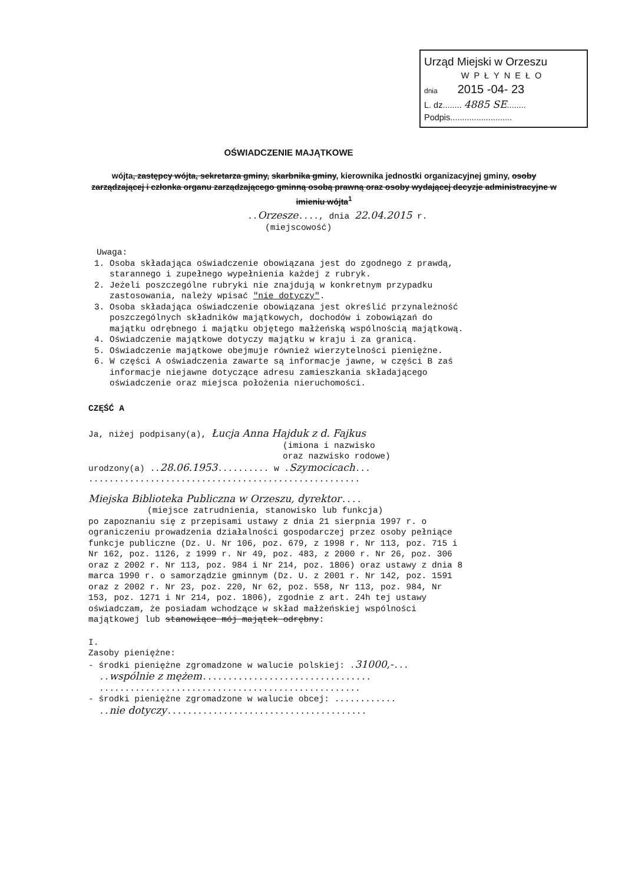Urząd Miejski w Orzeszu
WPŁYNEŁO
dnia 2015 -04- 23
L. dz........ 4885 SE........
Podpis..........................
OŚWIADCZENIE MAJĄTKOWE
wójta, zastępcy wójta, sekretarza gminy, skarbnika gminy, kierownika jednostki organizacyjnej gminy, osoby zarządzającej i członka organu zarządzającego gminną osobą prawną oraz osoby wydającej decyzje administracyjne w imieniu wójta<sup>1</sup>
..Orzesze...., dnia 22.04.2015 r.
(miejscowość)
Uwaga:
1. Osoba składająca oświadczenie obowiązana jest do zgodnego z prawdą, starannego i zupełnego wypełnienia każdej z rubryk.
2. Jeżeli poszczególne rubryki nie znajdują w konkretnym przypadku zastosowania, należy wpisać "nie dotyczy".
3. Osoba składająca oświadczenie obowiązana jest określić przynależność poszczególnych składników majątkowych, dochodów i zobowiązań do majątku odrębnego i majątku objętego małżeńską wspólnością majątkową.
4. Oświadczenie majątkowe dotyczy majątku w kraju i za granicą.
5. Oświadczenie majątkowe obejmuje również wierzytelności pieniężne.
6. W części A oświadczenia zawarte są informacje jawne, w części B zaś informacje niejawne dotyczące adresu zamieszkania składającego oświadczenie oraz miejsca położenia nieruchomości.
CZĘŚĆ A
Ja, niżej podpisany(a), Łucja Anna Hajduk z d. Fajkus
(imiona i nazwisko
oraz nazwisko rodowe)
urodzony(a) ..28.06.1953.......... w .Szymocicach...
.....................................................
Miejska Biblioteka Publiczna w Orzeszu, dyrektor....
(miejsce zatrudnienia, stanowisko lub funkcja)
po zapoznaniu się z przepisami ustawy z dnia 21 sierpnia 1997 r. o ograniczeniu prowadzenia działalności gospodarczej przez osoby pełniące funkcje publiczne (Dz. U. Nr 106, poz. 679, z 1998 r. Nr 113, poz. 715 i Nr 162, poz. 1126, z 1999 r. Nr 49, poz. 483, z 2000 r. Nr 26, poz. 306 oraz z 2002 r. Nr 113, poz. 984 i Nr 214, poz. 1806) oraz ustawy z dnia 8 marca 1990 r. o samorządzie gminnym (Dz. U. z 2001 r. Nr 142, poz. 1591 oraz z 2002 r. Nr 23, poz. 220, Nr 62, poz. 558, Nr 113, poz. 984, Nr 153, poz. 1271 i Nr 214, poz. 1806), zgodnie z art. 24h tej ustawy oświadczam, że posiadam wchodzące w skład małżeńskiej wspólności majątkowej lub stanowiące mój majątek odrębny:
I.
Zasoby pieniężne:
- środki pieniężne zgromadzone w walucie polskiej: .31000,-...
..wspólnie z mężem.................................
...................................................
- środki pieniężne zgromadzone w walucie obcej: ............
..nie dotyczy.......................................